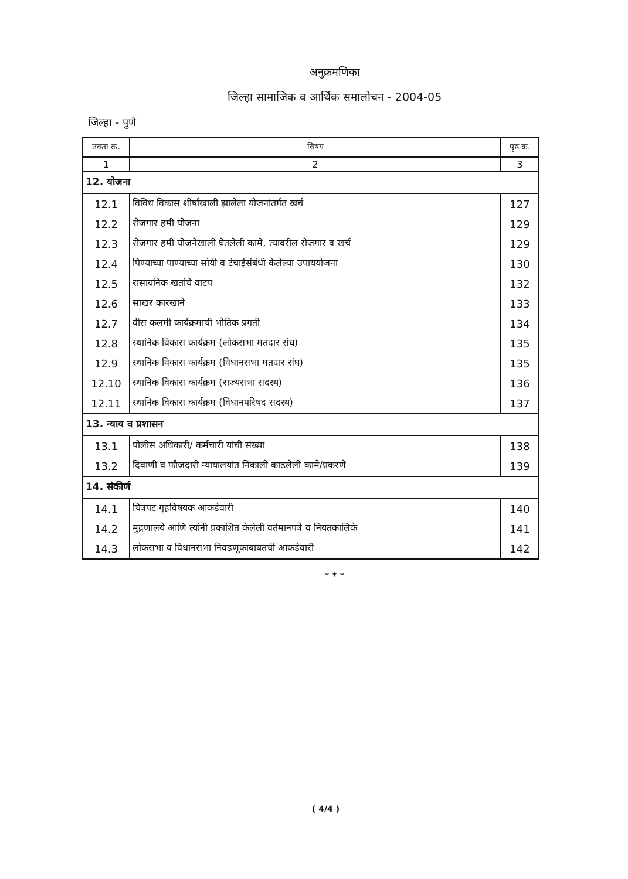अनुक्रमणिका
जिल्हा सामाजिक व आर्थिक समालोचन - 2004-05
जिल्हा - पुणे
| तक्ता क्र. | विषय | पृष्ठ क्र. |
| --- | --- | --- |
| 1 | 2 | 3 |
| 12. योजना | | |
| 12.1 | विविध विकास शीर्षाखाली झालेला योजनांतर्गत खर्च | 127 |
| 12.2 | रोजगार हमी योजना | 129 |
| 12.3 | रोजगार हमी योजनेखाली घेतलेली कामे, त्यावरील रोजगार व खर्च | 129 |
| 12.4 | पिण्याच्या पाण्याच्या सोयी व टंचाईसंबंधी केलेल्या उपाययोजना | 130 |
| 12.5 | रासायनिक खतांचे वाटप | 132 |
| 12.6 | साखर कारखाने | 133 |
| 12.7 | वीस कलमी कार्यक्रमाची भौतिक प्रगती | 134 |
| 12.8 | स्थानिक विकास कार्यक्रम (लोकसभा मतदार संघ) | 135 |
| 12.9 | स्थानिक विकास कार्यक्रम (विधानसभा मतदार संघ) | 135 |
| 12.10 | स्थानिक विकास कार्यक्रम (राज्यसभा सदस्य) | 136 |
| 12.11 | स्थानिक विकास कार्यक्रम (विधानपरिषद सदस्य) | 137 |
| 13. न्याय व प्रशासन | | |
| 13.1 | पोलीस अधिकारी/ कर्मचारी यांची संख्या | 138 |
| 13.2 | दिवाणी व फौजदारी न्यायालयांत निकाली काढलेली कामे/प्रकरणे | 139 |
| 14. संकीर्ण | | |
| 14.1 | चित्रपट गृहविषयक आकडेवारी | 140 |
| 14.2 | मुद्रणालये आणि त्यांनी प्रकाशित केलेली वर्तमानपत्रे व नियतकालिके | 141 |
| 14.3 | लोकसभा व विधानसभा निवडणूकाबाबतची आकडेवारी | 142 |
* * *
( 4/4 )